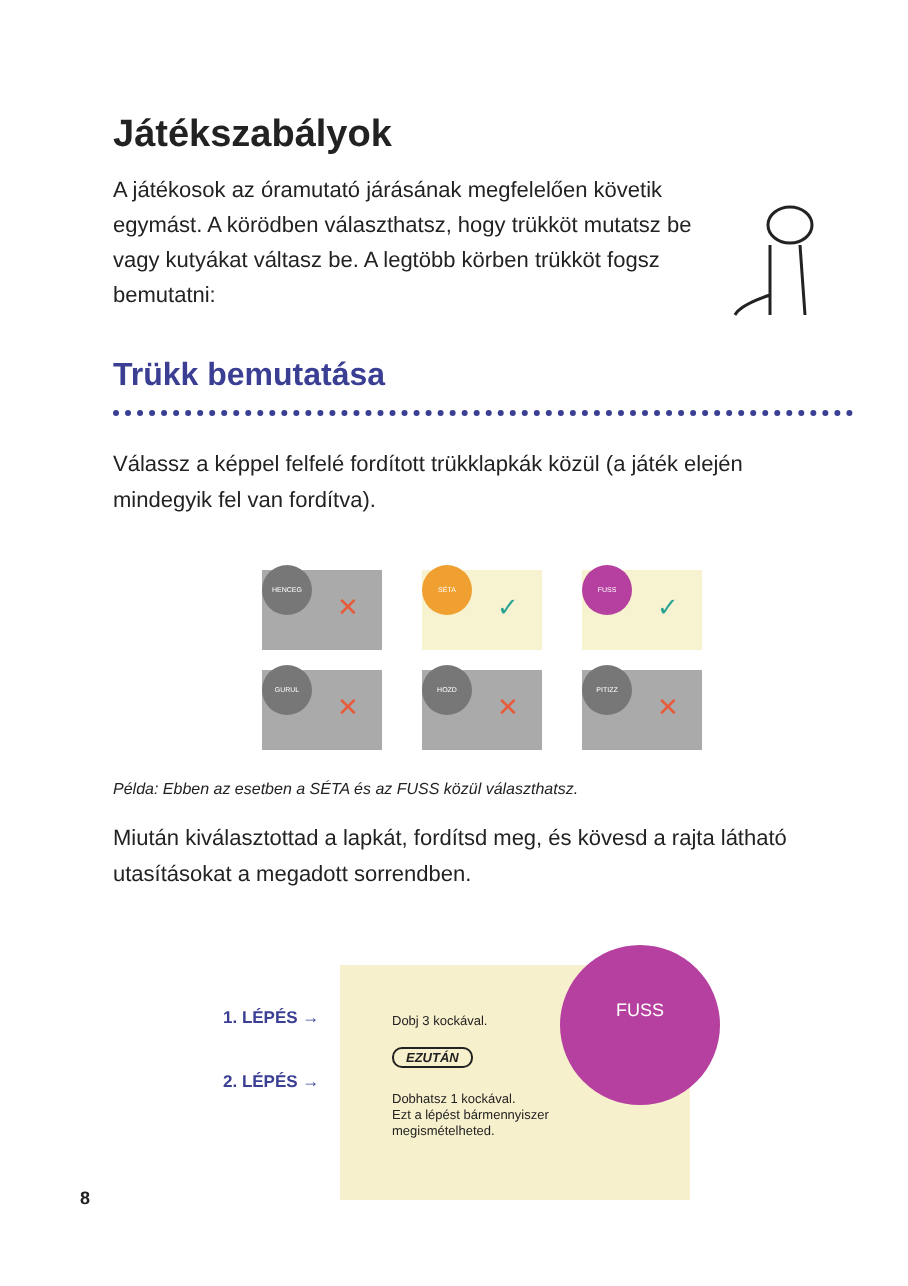Játékszabályok
A játékosok az óramutató járásának megfelelően követik egymást. A körödben választhatsz, hogy trükköt mutatsz be vagy kutyákat váltasz be. A legtöbb körben trükköt fogsz bemutatni:
Trükk bemutatása
Válassz a képpel felfelé fordított trükklapkák közül (a játék elején mindegyik fel van fordítva).
HENCEG
✕
SÉTA
✓
FUSS
✓
GURUL
✕
HOZD
✕
PITIZZ
✕
Példa: Ebben az esetben a SÉTA és az FUSS közül választhatsz.
Miután kiválasztottad a lapkát, fordítsd meg, és kövesd a rajta látható utasításokat a megadott sorrendben.
1. LÉPÉS →
2. LÉPÉS →
Dobj 3 kockával.
EZUTÁN
Dobhatsz 1 kockával.
Ezt a lépést bármennyiszer
megismételheted.
FUSS
8